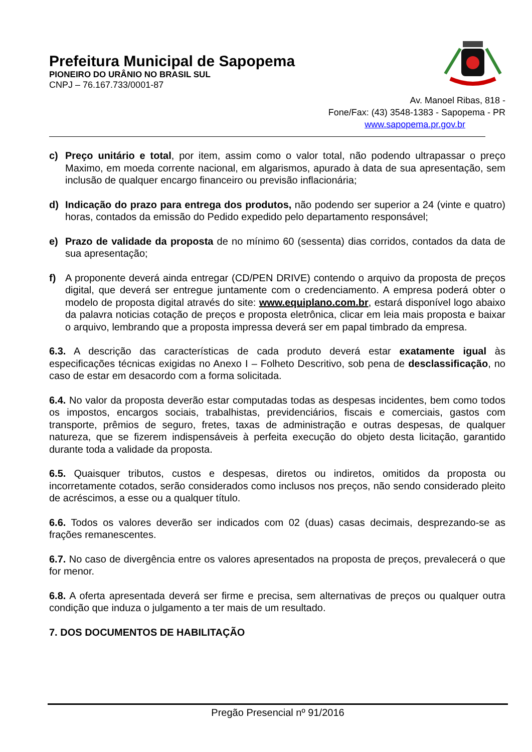Prefeitura Municipal de Sapopema
PIONEIRO DO URÂNIO NO BRASIL SUL
CNPJ – 76.167.733/0001-87
Av. Manoel Ribas, 818 -
Fone/Fax: (43) 3548-1383 - Sapopema - PR
www.sapopema.pr.gov.br
c) Preço unitário e total, por item, assim como o valor total, não podendo ultrapassar o preço Maximo, em moeda corrente nacional, em algarismos, apurado à data de sua apresentação, sem inclusão de qualquer encargo financeiro ou previsão inflacionária;
d) Indicação do prazo para entrega dos produtos, não podendo ser superior a 24 (vinte e quatro) horas, contados da emissão do Pedido expedido pelo departamento responsável;
e) Prazo de validade da proposta de no mínimo 60 (sessenta) dias corridos, contados da data de sua apresentação;
f) A proponente deverá ainda entregar (CD/PEN DRIVE) contendo o arquivo da proposta de preços digital, que deverá ser entregue juntamente com o credenciamento. A empresa poderá obter o modelo de proposta digital através do site: www.equiplano.com.br, estará disponível logo abaixo da palavra noticias cotação de preços e proposta eletrônica, clicar em leia mais proposta e baixar o arquivo, lembrando que a proposta impressa deverá ser em papal timbrado da empresa.
6.3. A descrição das características de cada produto deverá estar exatamente igual às especificações técnicas exigidas no Anexo I – Folheto Descritivo, sob pena de desclassificação, no caso de estar em desacordo com a forma solicitada.
6.4. No valor da proposta deverão estar computadas todas as despesas incidentes, bem como todos os impostos, encargos sociais, trabalhistas, previdenciários, fiscais e comerciais, gastos com transporte, prêmios de seguro, fretes, taxas de administração e outras despesas, de qualquer natureza, que se fizerem indispensáveis à perfeita execução do objeto desta licitação, garantido durante toda a validade da proposta.
6.5. Quaisquer tributos, custos e despesas, diretos ou indiretos, omitidos da proposta ou incorretamente cotados, serão considerados como inclusos nos preços, não sendo considerado pleito de acréscimos, a esse ou a qualquer título.
6.6. Todos os valores deverão ser indicados com 02 (duas) casas decimais, desprezando-se as frações remanescentes.
6.7. No caso de divergência entre os valores apresentados na proposta de preços, prevalecerá o que for menor.
6.8. A oferta apresentada deverá ser firme e precisa, sem alternativas de preços ou qualquer outra condição que induza o julgamento a ter mais de um resultado.
7. DOS DOCUMENTOS DE HABILITAÇÃO
Pregão Presencial nº 91/2016